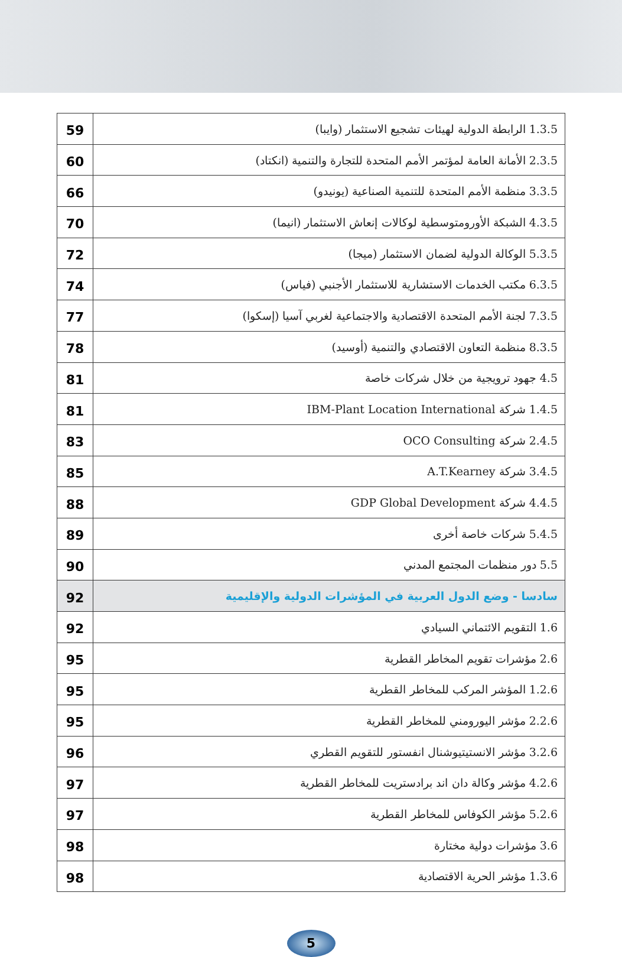| 59 | 1.3.5 الرابطة الدولية لهيئات تشجيع الاستثمار (وايبا) |
| 60 | 2.3.5 الأمانة العامة لمؤتمر الأمم المتحدة للتجارة والتنمية (انكتاد) |
| 66 | 3.3.5 منظمة الأمم المتحدة للتنمية الصناعية (يونيدو) |
| 70 | 4.3.5 الشبكة الأورومتوسطية لوكالات إنعاش الاستثمار (انيما) |
| 72 | 5.3.5 الوكالة الدولية لضمان الاستثمار (ميجا) |
| 74 | 6.3.5 مكتب الخدمات الاستشارية للاستثمار الأجنبي (فياس) |
| 77 | 7.3.5 لجنة الأمم المتحدة الاقتصادية والاجتماعية لغربي آسيا (إسكوا) |
| 78 | 8.3.5 منظمة التعاون الاقتصادي والتنمية (أوسيد) |
| 81 | 4.5 جهود ترويجية من خلال شركات خاصة |
| 81 | 1.4.5 شركة IBM-Plant Location International |
| 83 | 2.4.5 شركة OCO Consulting |
| 85 | 3.4.5 شركة A.T.Kearney |
| 88 | 4.4.5 شركة GDP Global Development |
| 89 | 5.4.5 شركات خاصة أخرى |
| 90 | 5.5 دور منظمات المجتمع المدني |
| 92 | سادسا - وضع الدول العربية في المؤشرات الدولية والإقليمية |
| 92 | 1.6 التقويم الائتماني السيادي |
| 95 | 2.6 مؤشرات تقويم المخاطر القطرية |
| 95 | 1.2.6 المؤشر المركب للمخاطر القطرية |
| 95 | 2.2.6 مؤشر اليورومني للمخاطر القطرية |
| 96 | 3.2.6 مؤشر الانستيتيوشنال انفستور للتقويم القطري |
| 97 | 4.2.6 مؤشر وكالة دان اند برادستريت للمخاطر القطرية |
| 97 | 5.2.6 مؤشر الكوفاس للمخاطر القطرية |
| 98 | 3.6 مؤشرات دولية مختارة |
| 98 | 1.3.6 مؤشر الحرية الاقتصادية |
5